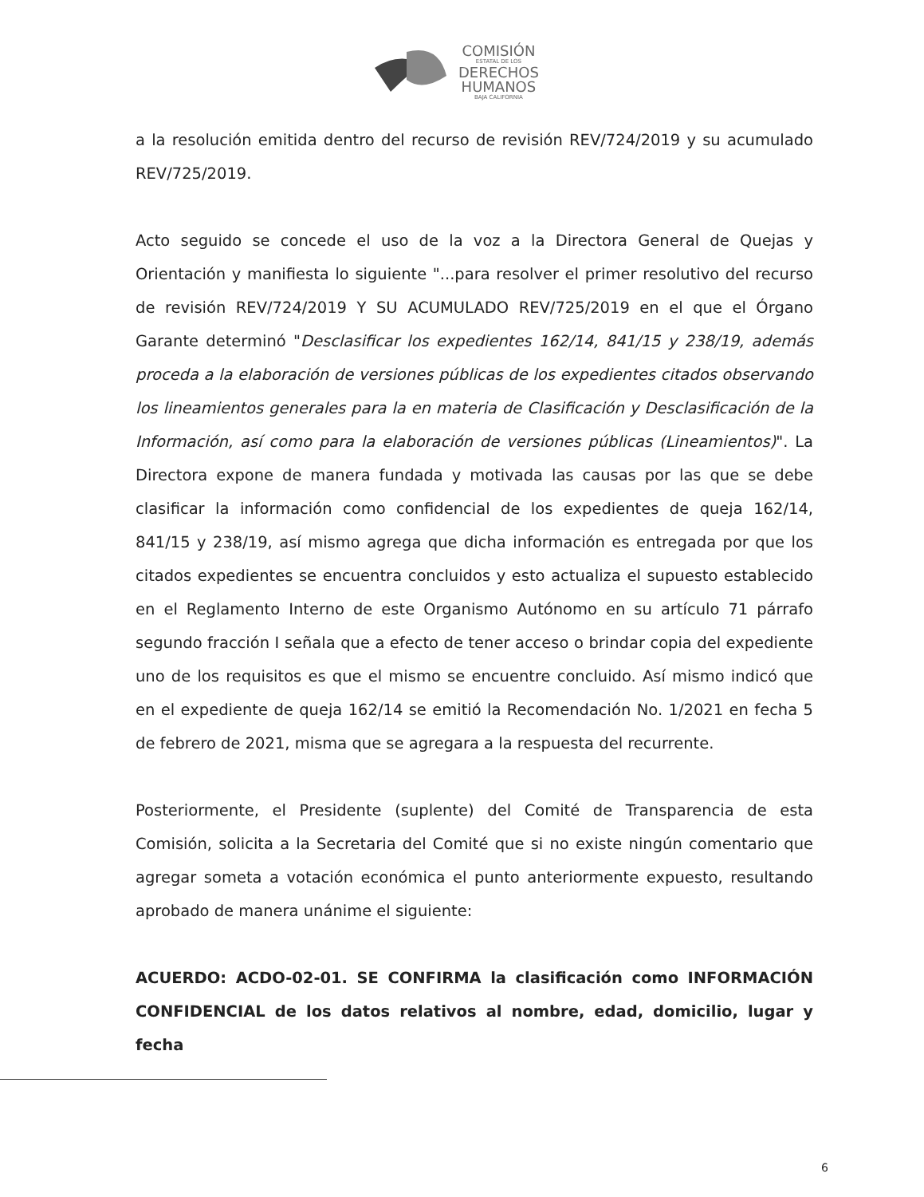COMISIÓN
ESTATAL DE LOS
DERECHOS
HUMANOS
BAJA CALIFORNIA
a la resolución emitida dentro del recurso de revisión REV/724/2019 y su acumulado REV/725/2019.
Acto seguido se concede el uso de la voz a la Directora General de Quejas y Orientación y manifiesta lo siguiente "...para resolver el primer resolutivo del recurso de revisión REV/724/2019 Y SU ACUMULADO REV/725/2019 en el que el Órgano Garante determinó "Desclasificar los expedientes 162/14, 841/15 y 238/19, además proceda a la elaboración de versiones públicas de los expedientes citados observando los lineamientos generales para la en materia de Clasificación y Desclasificación de la Información, así como para la elaboración de versiones públicas (Lineamientos)". La Directora expone de manera fundada y motivada las causas por las que se debe clasificar la información como confidencial de los expedientes de queja 162/14, 841/15 y 238/19, así mismo agrega que dicha información es entregada por que los citados expedientes se encuentra concluidos y esto actualiza el supuesto establecido en el Reglamento Interno de este Organismo Autónomo en su artículo 71 párrafo segundo fracción I señala que a efecto de tener acceso o brindar copia del expediente uno de los requisitos es que el mismo se encuentre concluido. Así mismo indicó que en el expediente de queja 162/14 se emitió la Recomendación No. 1/2021 en fecha 5 de febrero de 2021, misma que se agregara a la respuesta del recurrente.
Posteriormente, el Presidente (suplente) del Comité de Transparencia de esta Comisión, solicita a la Secretaria del Comité que si no existe ningún comentario que agregar someta a votación económica el punto anteriormente expuesto, resultando aprobado de manera unánime el siguiente:
ACUERDO: ACDO-02-01. SE CONFIRMA la clasificación como INFORMACIÓN CONFIDENCIAL de los datos relativos al nombre, edad, domicilio, lugar y fecha
6